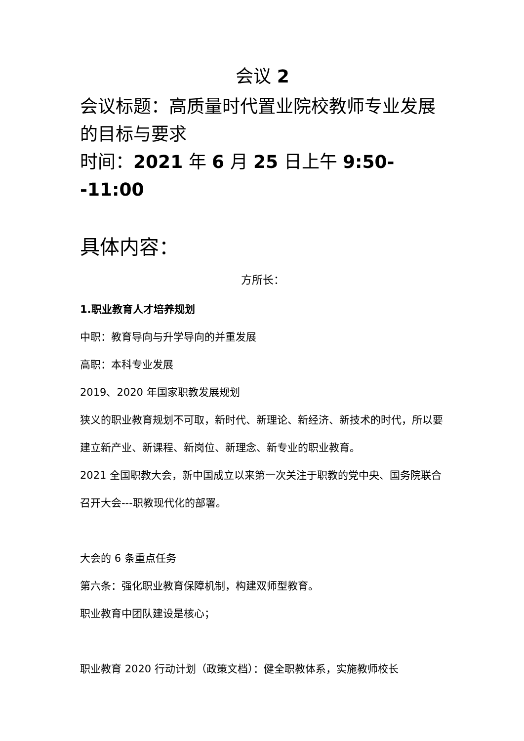会议 2
会议标题：高质量时代置业院校教师专业发展的目标与要求
时间：2021 年 6 月 25 日上午 9:50--11:00
具体内容：
方所长：
1.职业教育人才培养规划
中职：教育导向与升学导向的并重发展
高职：本科专业发展
2019、2020 年国家职教发展规划
狭义的职业教育规划不可取，新时代、新理论、新经济、新技术的时代，所以要建立新产业、新课程、新岗位、新理念、新专业的职业教育。
2021 全国职教大会，新中国成立以来第一次关注于职教的党中央、国务院联合召开大会---职教现代化的部署。
大会的 6 条重点任务
第六条：强化职业教育保障机制，构建双师型教育。
职业教育中团队建设是核心；
职业教育 2020 行动计划（政策文档）：健全职教体系，实施教师校长